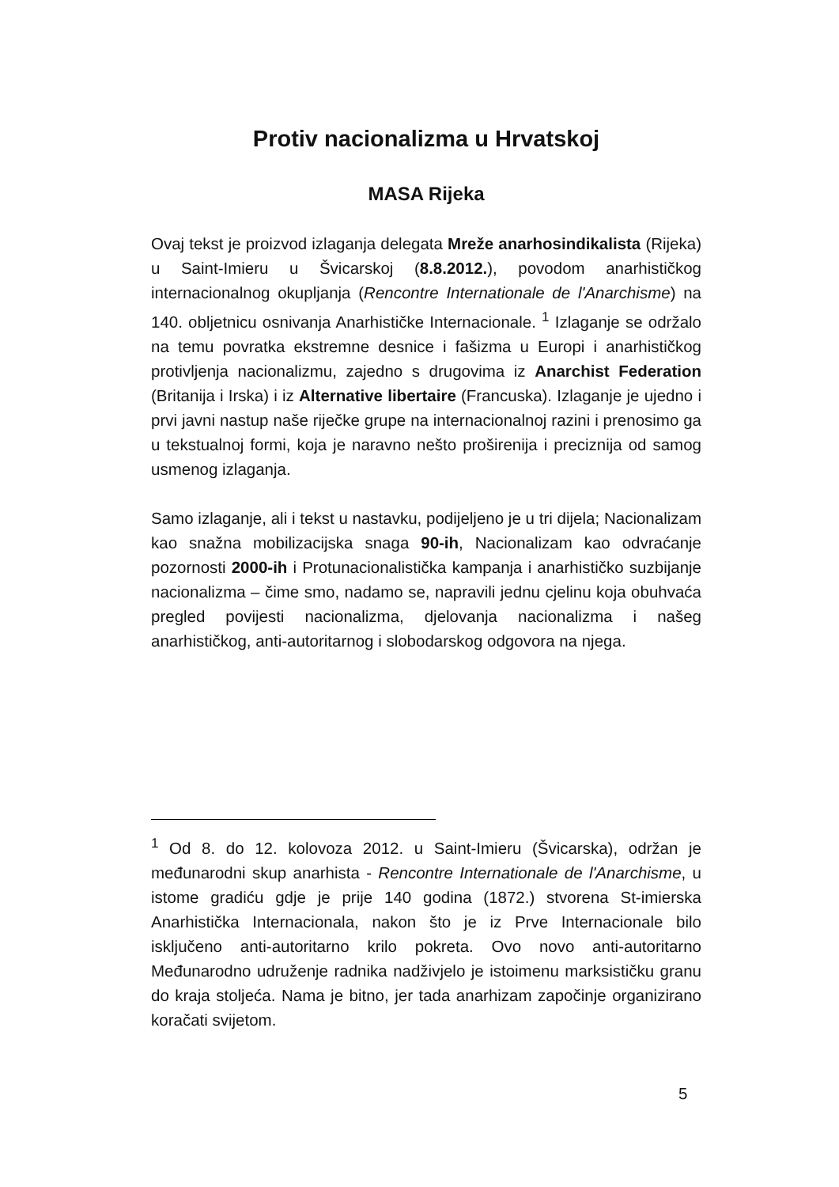Protiv nacionalizma u Hrvatskoj
MASA Rijeka
Ovaj tekst je proizvod izlaganja delegata Mreže anarhosindikalista (Rijeka) u Saint-Imieru u Švicarskoj (8.8.2012.), povodom anarhističkog internacionalnog okupljanja (Rencontre Internationale de l'Anarchisme) na 140. obljetnicu osnivanja Anarhističke Internacionale. <sup>1</sup> Izlaganje se održalo na temu povratka ekstremne desnice i fašizma u Europi i anarhističkog protivljenja nacionalizmu, zajedno s drugovima iz Anarchist Federation (Britanija i Irska) i iz Alternative libertaire (Francuska). Izlaganje je ujedno i prvi javni nastup naše riječke grupe na internacionalnoj razini i prenosimo ga u tekstualnoj formi, koja je naravno nešto proširenija i preciznija od samog usmenog izlaganja.
Samo izlaganje, ali i tekst u nastavku, podijeljeno je u tri dijela; Nacionalizam kao snažna mobilizacijska snaga 90-ih, Nacionalizam kao odvraćanje pozornosti 2000-ih i Protunacionalistička kampanja i anarhističko suzbijanje nacionalizma – čime smo, nadamo se, napravili jednu cjelinu koja obuhvaća pregled povijesti nacionalizma, djelovanja nacionalizma i našeg anarhističkog, anti-autoritarnog i slobodarskog odgovora na njega.
<sup>1</sup> Od 8. do 12. kolovoza 2012. u Saint-Imieru (Švicarska), održan je međunarodni skup anarhista - Rencontre Internationale de l'Anarchisme, u istome gradiću gdje je prije 140 godina (1872.) stvorena St-imierska Anarhistička Internacionala, nakon što je iz Prve Internacionale bilo isključeno anti-autoritarno krilo pokreta. Ovo novo anti-autoritarno Međunarodno udruženje radnika nadživjelo je istoimenu marksističku granu do kraja stoljeća. Nama je bitno, jer tada anarhizam započinje organizirano koračati svijetom.
5